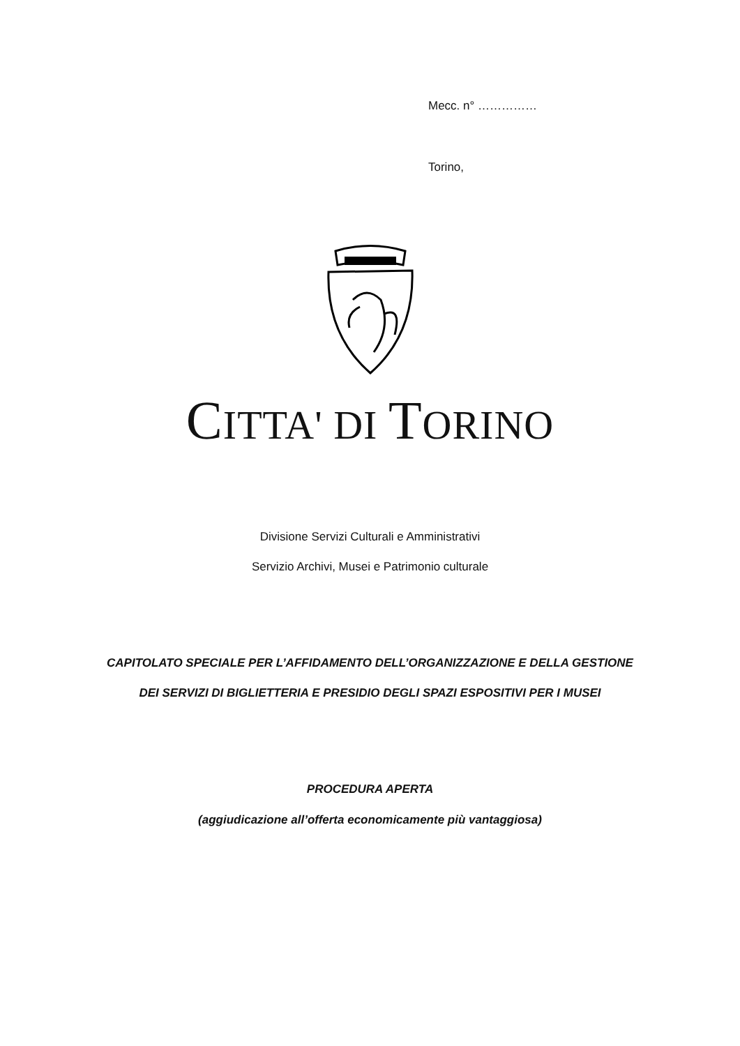Mecc. n° ……………
Torino,
CITTA' DI TORINO
Divisione Servizi Culturali e Amministrativi
Servizio Archivi, Musei e Patrimonio culturale
CAPITOLATO SPECIALE PER L’AFFIDAMENTO DELL’ORGANIZZAZIONE E DELLA GESTIONE DEI SERVIZI DI BIGLIETTERIA E PRESIDIO DEGLI SPAZI ESPOSITIVI PER I MUSEI
PROCEDURA APERTA
(aggiudicazione all’offerta economicamente più vantaggiosa)